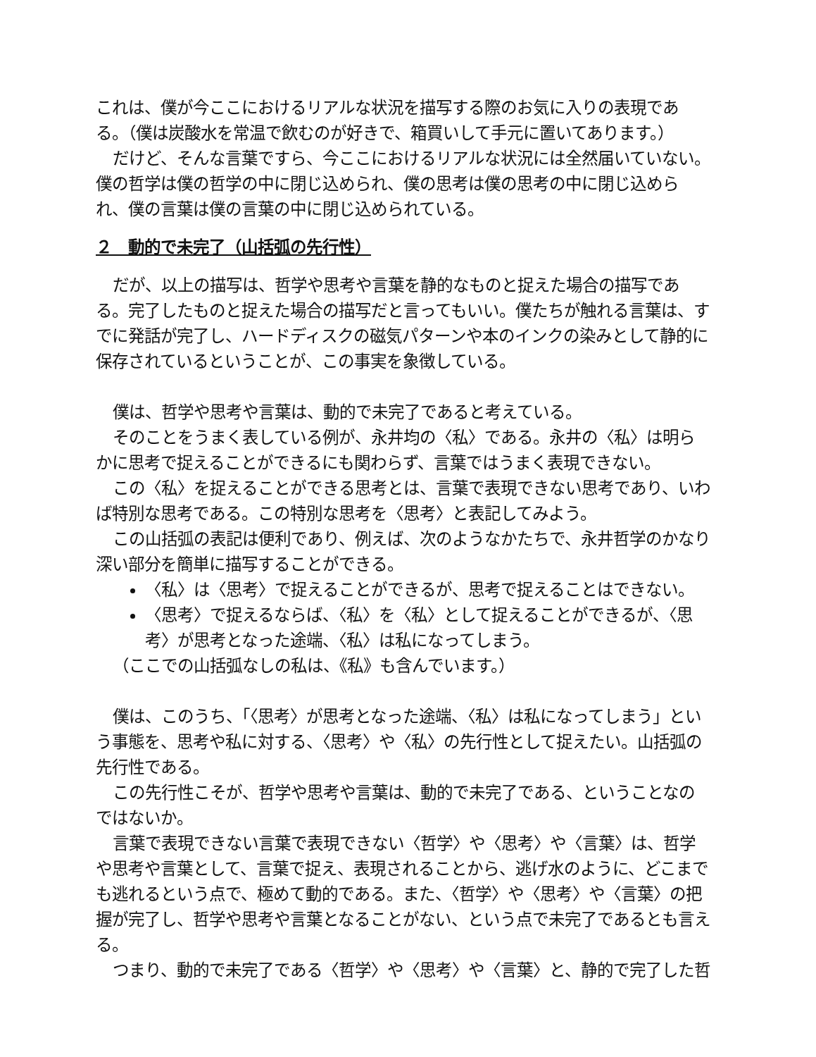これは、僕が今ここにおけるリアルな状況を描写する際のお気に入りの表現である。（僕は炭酸水を常温で飲むのが好きで、箱買いして手元に置いてあります。）
だけど、そんな言葉ですら、今ここにおけるリアルな状況には全然届いていない。僕の哲学は僕の哲学の中に閉じ込められ、僕の思考は僕の思考の中に閉じ込められ、僕の言葉は僕の言葉の中に閉じ込められている。
２　動的で未完了（山括弧の先行性）
だが、以上の描写は、哲学や思考や言葉を静的なものと捉えた場合の描写である。完了したものと捉えた場合の描写だと言ってもいい。僕たちが触れる言葉は、すでに発話が完了し、ハードディスクの磁気パターンや本のインクの染みとして静的に保存されているということが、この事実を象徴している。
僕は、哲学や思考や言葉は、動的で未完了であると考えている。
そのことをうまく表している例が、永井均の〈私〉である。永井の〈私〉は明らかに思考で捉えることができるにも関わらず、言葉ではうまく表現できない。
この〈私〉を捉えることができる思考とは、言葉で表現できない思考であり、いわば特別な思考である。この特別な思考を〈思考〉と表記してみよう。
この山括弧の表記は便利であり、例えば、次のようなかたちで、永井哲学のかなり深い部分を簡単に描写することができる。
〈私〉は〈思考〉で捉えることができるが、思考で捉えることはできない。
〈思考〉で捉えるならば、〈私〉を〈私〉として捉えることができるが、〈思考〉が思考となった途端、〈私〉は私になってしまう。
（ここでの山括弧なしの私は、《私》も含んでいます。）
僕は、このうち、「〈思考〉が思考となった途端、〈私〉は私になってしまう」という事態を、思考や私に対する、〈思考〉や〈私〉の先行性として捉えたい。山括弧の先行性である。
この先行性こそが、哲学や思考や言葉は、動的で未完了である、ということなのではないか。
言葉で表現できない言葉で表現できない〈哲学〉や〈思考〉や〈言葉〉は、哲学や思考や言葉として、言葉で捉え、表現されることから、逃げ水のように、どこまでも逃れるという点で、極めて動的である。また、〈哲学〉や〈思考〉や〈言葉〉の把握が完了し、哲学や思考や言葉となることがない、という点で未完了であるとも言える。
つまり、動的で未完了である〈哲学〉や〈思考〉や〈言葉〉と、静的で完了した哲